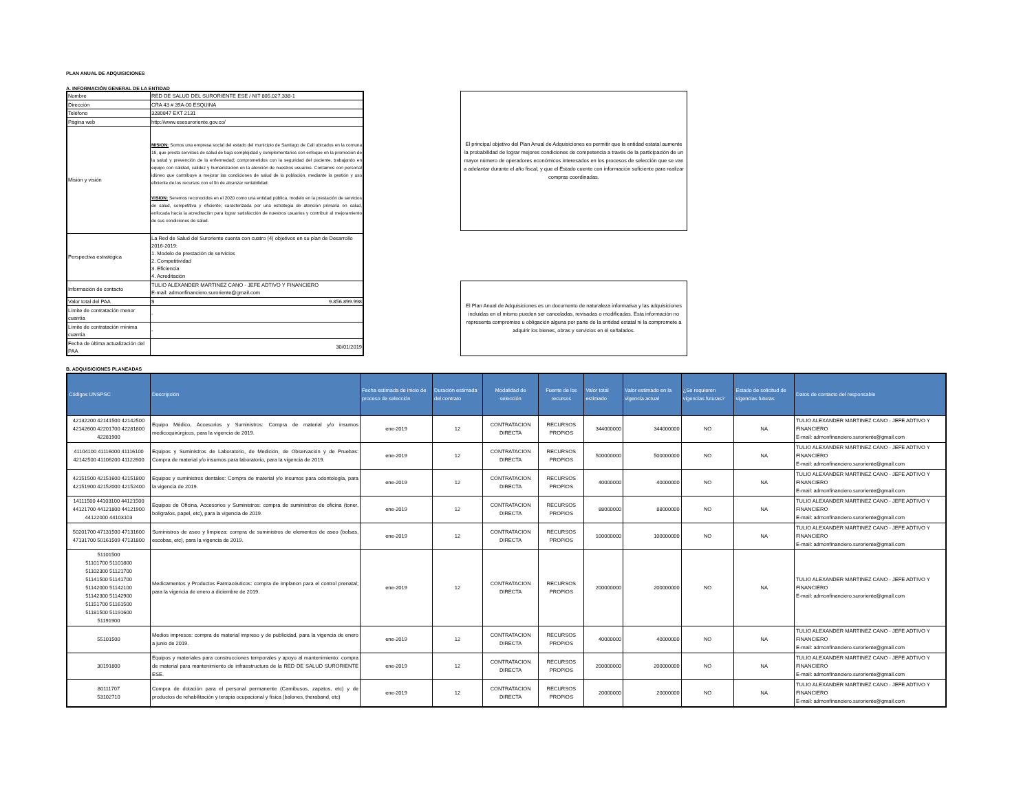PLAN ANUAL DE ADQUISICIONES
A. INFORMACIÓN GENERAL DE LA ENTIDAD
| Nombre | RED DE SALUD DEL SURORIENTE ESE / NIT 805.027.338-1 |
| Dirección | CRA 43 # 39A-00 ESQUINA |
| Teléfono | 3280847 EXT 2131 |
| Página web | http://www.esesuroriente.gov.co/ |
| Misión y visión | MISION: Somos una empresa social del estado del municipio de Santiago de Cali ubicados en la comuna 16, que presta servicios de salud de baja complejidad y complementarios con enfoque en la promoción de la salud y prevención de la enfermedad; comprometidos con la seguridad del paciente, trabajando en equipo con calidad, calidez y humanización en la atención de nuestros usuarios. Contamos con personal idóneo que contribuye a mejorar las condiciones de salud de la población, mediante la gestión y uso eficiente de los recursos con el fin de alcanzar rentabilidad. VISION: Seremos reconocidos en el 2020 como una entidad pública, modelo en la prestación de servicios de salud, competitiva y eficiente; caracterizada por una estrategia de atención primaria en salud, enfocada hacia la acreditación para lograr satisfacción de nuestros usuarios y contribuir al mejoramiento de sus condiciones de salud. |
| Perspectiva estratégica | La Red de Salud del Suroriente cuenta con cuatro (4) objetivos en su plan de Desarrollo 2016-2019: 1. Modelo de prestación de servicios 2. Competitividad 3. Eficiencia 4. Acreditación |
| Información de contacto | TULIO ALEXANDER MARTINEZ CANO - JEFE ADTIVO Y FINANCIERO E-mail: admonfinanciero.suroriente@gmail.com |
| Valor total del PAA | $ 9.856.899.998 |
| Límite de contratación menor cuantía | - |
| Límite de contratación mínima cuantía | - |
| Fecha de última actualización del PAA | 30/01/2019 |
El principal objetivo del Plan Anual de Adquisiciones es permitir que la entidad estatal aumente la probabilidad de lograr mejores condiciones de competencia a través de la participación de un mayor número de operadores económicos interesados en los procesos de selección que se van a adelantar durante el año fiscal, y que el Estado cuente con información suficiente para realizar compras coordinadas.
El Plan Anual de Adquisiciones es un documento de naturaleza informativa y las adquisiciones incluidas en el mismo pueden ser canceladas, revisadas o modificadas. Esta información no representa compromiso u obligación alguna por parte de la entidad estatal ni la compromete a adquirir los bienes, obras y servicios en él señalados.
B. ADQUISICIONES PLANEADAS
| Códigos UNSPSC | Descripción | Fecha estimada de inicio de proceso de selección | Duración estimada del contrato | Modalidad de selección | Fuente de los recursos | Valor total estimado | Valor estimado en la vigencia actual | ¿Se requieren vigencias futuras? | Estado de solicitud de vigencias futuras | Datos de contacto del responsable |
| --- | --- | --- | --- | --- | --- | --- | --- | --- | --- | --- |
| 42132200 42141500 42142500 42142600 42201700 42281800 42281900 | Equipo Médico, Accesorios y Suministros: Compra de material y/o insumos medicoquirúrgicos, para la vigencia de 2019. | ene-2019 | 12 | CONTRATACION DIRECTA | RECURSOS PROPIOS | 344000000 | 344000000 | NO | NA | TULIO ALEXANDER MARTINEZ CANO - JEFE ADTIVO Y FINANCIERO E-mail: admonfinanciero.suroriente@gmail.com |
| 41104100 41116000 41116100 42142500 41106200 41122600 | Equipos y Suministros de Laboratorio, de Medición, de Observación y de Pruebas: Compra de material y/o insumos para laboratorio, para la vigencia de 2019. | ene-2019 | 12 | CONTRATACION DIRECTA | RECURSOS PROPIOS | 500000000 | 500000000 | NO | NA | TULIO ALEXANDER MARTINEZ CANO - JEFE ADTIVO Y FINANCIERO E-mail: admonfinanciero.suroriente@gmail.com |
| 42151500 42151600 42151800 42151900 42152000 42152400 | Equipos y suministros dentales: Compra de material y/o insumos para odontología, para la vigencia de 2019. | ene-2019 | 12 | CONTRATACION DIRECTA | RECURSOS PROPIOS | 40000000 | 40000000 | NO | NA | TULIO ALEXANDER MARTINEZ CANO - JEFE ADTIVO Y FINANCIERO E-mail: admonfinanciero.suroriente@gmail.com |
| 14111500 44103100 44121500 44121700 44121800 44121900 44122000 44103103 | Equipos de Oficina, Accesorios y Suministros: compra de suministros de oficina (toner, bolígrafos, papel, etc), para la vigencia de 2019. | ene-2019 | 12 | CONTRATACION DIRECTA | RECURSOS PROPIOS | 88000000 | 88000000 | NO | NA | TULIO ALEXANDER MARTINEZ CANO - JEFE ADTIVO Y FINANCIERO E-mail: admonfinanciero.suroriente@gmail.com |
| 50201700 47131500 47131600 47131700 50161509 47131800 | Suministros de aseo y limpieza: compra de suministros de elementos de aseo (bolsas, escobas, etc), para la vigencia de 2019. | ene-2019 | 12 | CONTRATACION DIRECTA | RECURSOS PROPIOS | 100000000 | 100000000 | NO | NA | TULIO ALEXANDER MARTINEZ CANO - JEFE ADTIVO Y FINANCIERO E-mail: admonfinanciero.suroriente@gmail.com |
| 51101500 51101700 51101800 51102300 51121700 51141500 51141700 51142000 51142100 51142300 51142900 51151700 51161500 51181500 51191600 51191900 | Medicamentos y Productos Farmacéuticos: compra de implanon para el control prenatal; para la vigencia de enero a diciembre de 2019. | ene-2019 | 12 | CONTRATACION DIRECTA | RECURSOS PROPIOS | 200000000 | 200000000 | NO | NA | TULIO ALEXANDER MARTINEZ CANO - JEFE ADTIVO Y FINANCIERO E-mail: admonfinanciero.suroriente@gmail.com |
| 55101500 | Medios impresos: compra de material impreso y de publicidad, para la vigencia de enero a junio de 2019. | ene-2019 | 12 | CONTRATACION DIRECTA | RECURSOS PROPIOS | 40000000 | 40000000 | NO | NA | TULIO ALEXANDER MARTINEZ CANO - JEFE ADTIVO Y FINANCIERO E-mail: admonfinanciero.suroriente@gmail.com |
| 30191800 | Equipos y materiales para construcciones temporales y apoyo al mantenimiento: compra de material para mantenimiento de infraestructura de la RED DE SALUD SURORIENTE ESE. | ene-2019 | 12 | CONTRATACION DIRECTA | RECURSOS PROPIOS | 200000000 | 200000000 | NO | NA | TULIO ALEXANDER MARTINEZ CANO - JEFE ADTIVO Y FINANCIERO E-mail: admonfinanciero.suroriente@gmail.com |
| 80111707 53102710 | Compra de dotación para el personal permanente (Camibusos, zapatos, etc) y de productos de rehabilitación y terapia ocupacional y física (balones, theraband, etc) | ene-2019 | 12 | CONTRATACION DIRECTA | RECURSOS PROPIOS | 20000000 | 20000000 | NO | NA | TULIO ALEXANDER MARTINEZ CANO - JEFE ADTIVO Y FINANCIERO E-mail: admonfinanciero.suroriente@gmail.com |